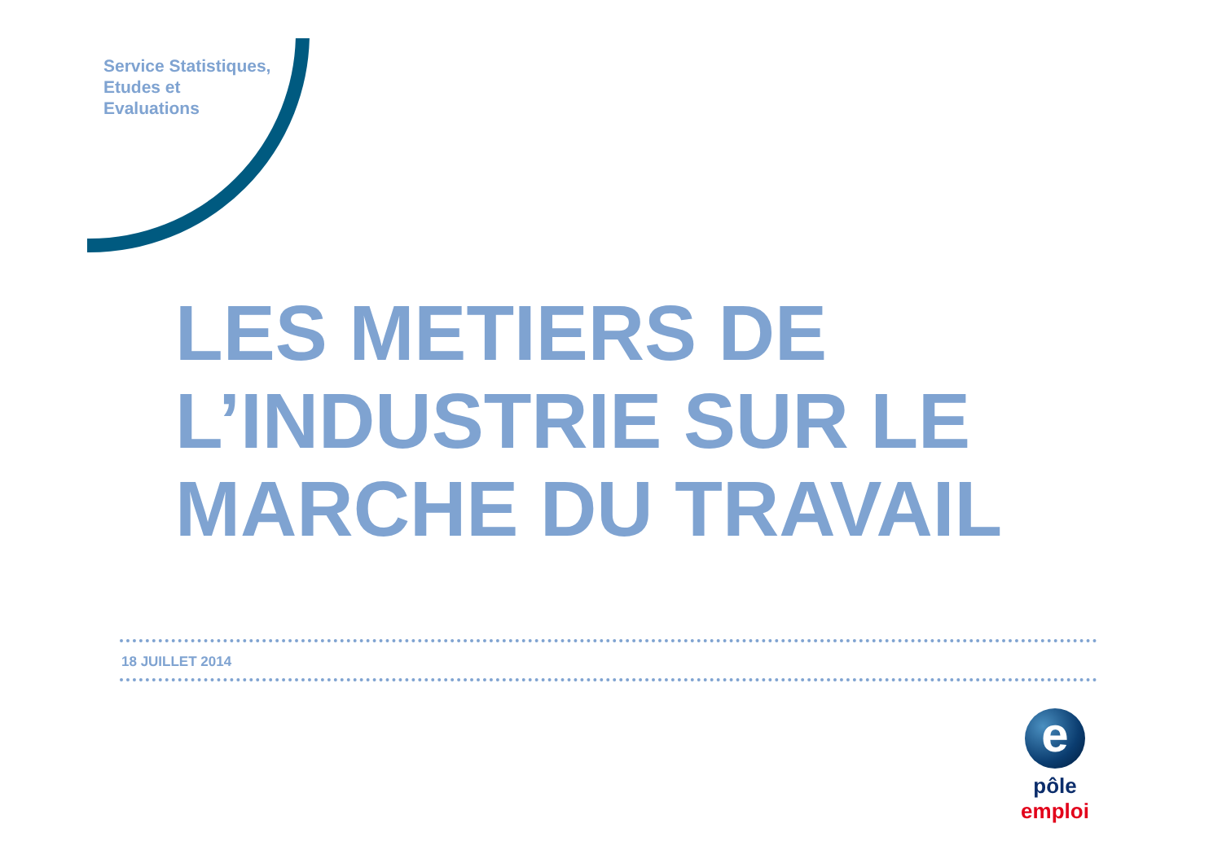Service Statistiques,
Etudes et
Evaluations
LES METIERS DE
L’INDUSTRIE SUR LE
MARCHE DU TRAVAIL
18 JUILLET 2014
e
pôle emploi